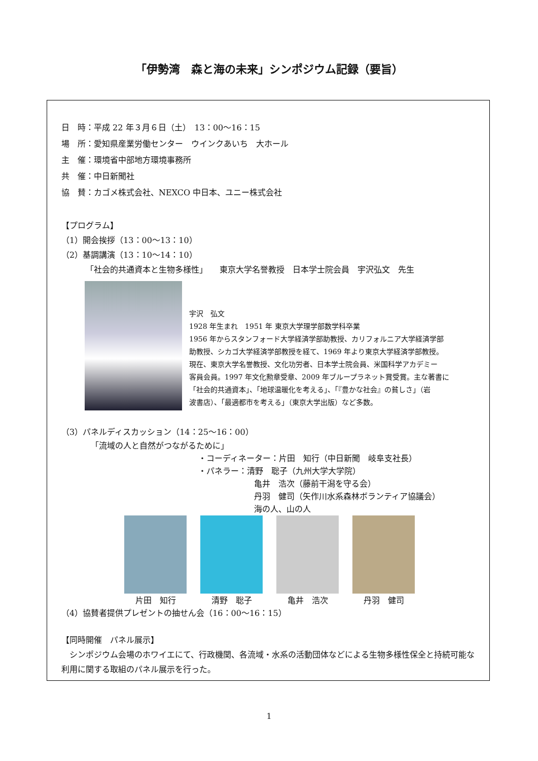「伊勢湾　森と海の未来」シンポジウム記録（要旨）
日　時：平成 22 年３月６日（土）　13：00〜16：15
場　所：愛知県産業労働センター　ウインクあいち　大ホール
主　催：環境省中部地方環境事務所
共　催：中日新聞社
協　賛：カゴメ株式会社、NEXCO 中日本、ユニー株式会社
【プログラム】
（1）開会挨拶（13：00〜13：10）
（2）基調講演（13：10〜14：10）
「社会的共通資本と生物多様性」　　東京大学名誉教授　日本学士院会員　宇沢弘文　先生
宇沢　弘文
1928 年生まれ　1951 年 東京大学理学部数学科卒業
1956 年からスタンフォード大学経済学部助教授、カリフォルニア大学経済学部
助教授、シカゴ大学経済学部教授を経て、1969 年より東京大学経済学部教授。
現在、東京大学名誉教授、文化功労者、日本学士院会員、米国科学アカデミー
客員会員。1997 年文化勲章受章、2009 年ブループラネット賞受賞。主な著書に
「社会的共通資本」、「地球温暖化を考える」、「『豊かな社会』の貧しさ」（岩
波書店）、「最適都市を考える」（東京大学出版）など多数。
（3）パネルディスカッション（14：25〜16：00）
「流域の人と自然がつながるために」
・コーディネーター：片田　知行（中日新聞　岐阜支社長）
・パネラー：清野　聡子（九州大学大学院）
亀井　浩次（藤前干潟を守る会）
丹羽　健司（矢作川水系森林ボランティア協議会）
海の人、山の人
片田　知行 清野　聡子 亀井　浩次 丹羽　健司
（4）協賛者提供プレゼントの抽せん会（16：00〜16：15）
【同時開催　パネル展示】
　シンポジウム会場のホワイエにて、行政機関、各流域・水系の活動団体などによる生物多様性保全と持続可能な利用に関する取組のパネル展示を行った。
1